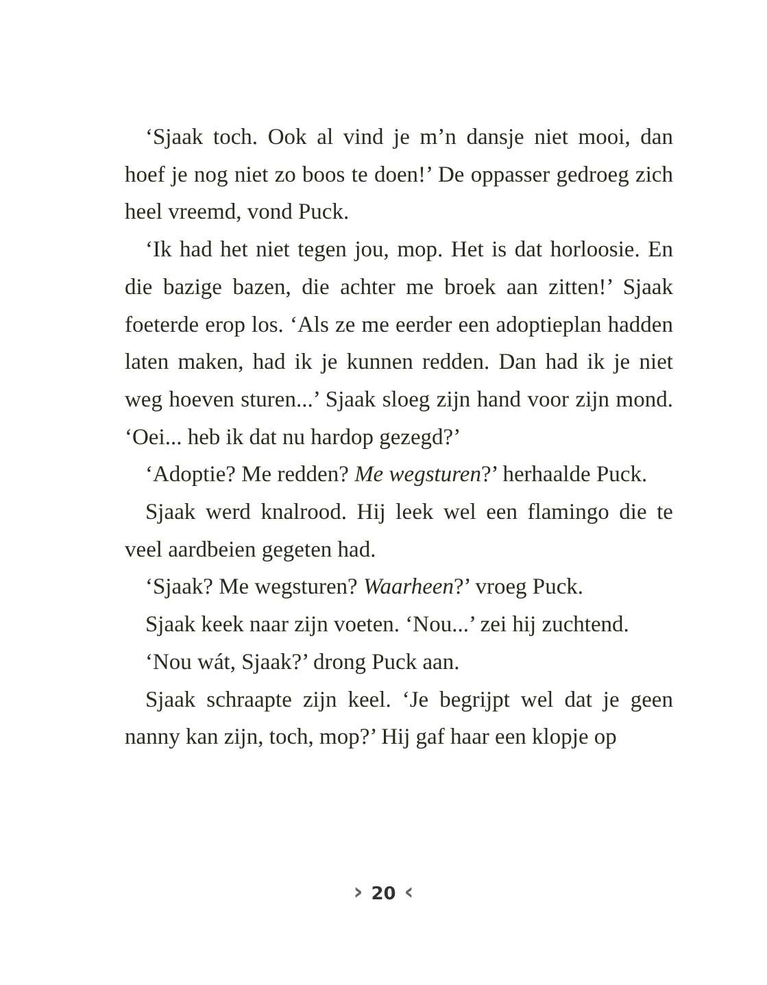‘Sjaak toch. Ook al vind je m’n dansje niet mooi, dan hoef je nog niet zo boos te doen!’ De oppasser gedroeg zich heel vreemd, vond Puck.
‘Ik had het niet tegen jou, mop. Het is dat horloosie. En die bazige bazen, die achter me broek aan zitten!’ Sjaak foeterde erop los. ‘Als ze me eerder een adoptieplan hadden laten maken, had ik je kunnen redden. Dan had ik je niet weg hoeven sturen...’ Sjaak sloeg zijn hand voor zijn mond. ‘Oei... heb ik dat nu hardop gezegd?’
‘Adoptie? Me redden? Me wegsturen?’ herhaalde Puck.
Sjaak werd knalrood. Hij leek wel een flamingo die te veel aardbeien gegeten had.
‘Sjaak? Me wegsturen? Waarheen?’ vroeg Puck.
Sjaak keek naar zijn voeten. ‘Nou...’ zei hij zuchtend.
‘Nou wát, Sjaak?’ drong Puck aan.
Sjaak schraapte zijn keel. ‘Je begrijpt wel dat je geen nanny kan zijn, toch, mop?’ Hij gaf haar een klopje op
› 20 ‹